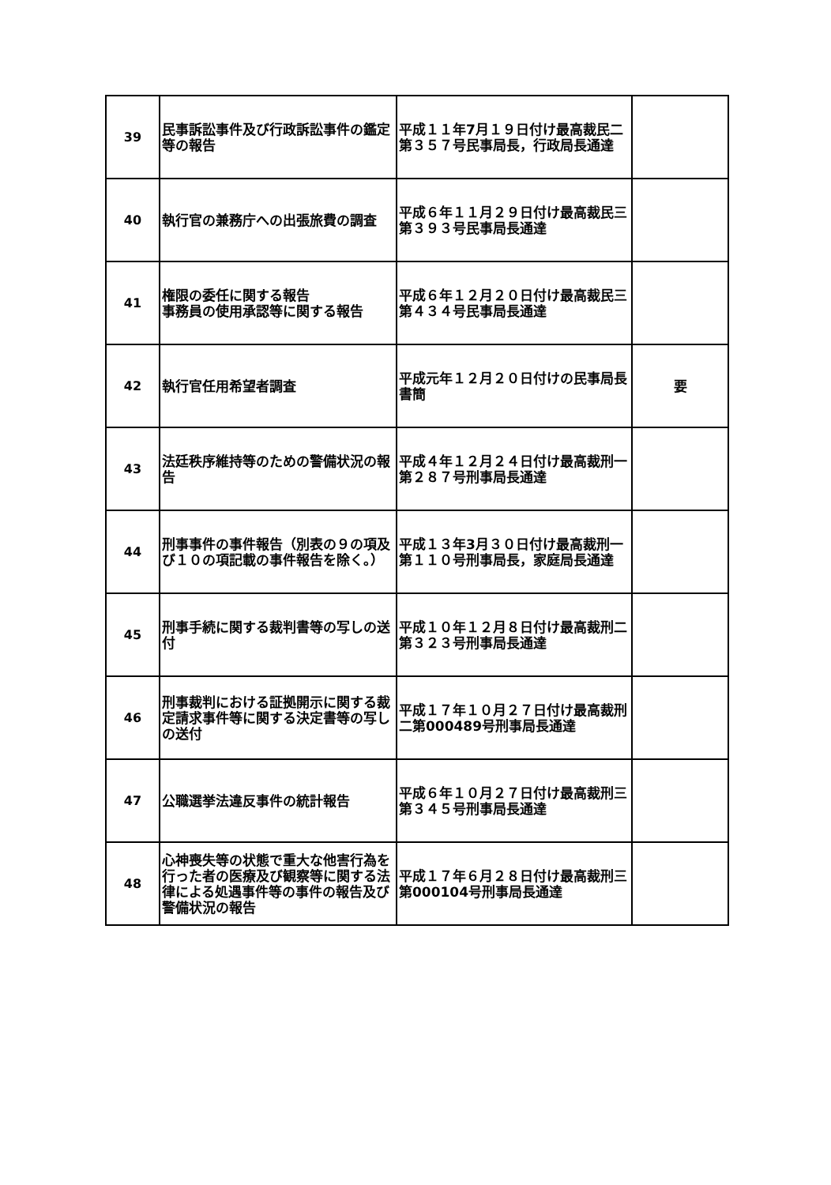| 39 | 民事訴訟事件及び行政訴訟事件の鑑定等の報告 | 平成１１年7月１９日付け最高裁民二第３５７号民事局長，行政局長通達 | |
| 40 | 執行官の兼務庁への出張旅費の調査 | 平成６年１１月２９日付け最高裁民三第３９３号民事局長通達 | |
| 41 | 権限の委任に関する報告 事務員の使用承認等に関する報告 | 平成６年１２月２０日付け最高裁民三第４３４号民事局長通達 | |
| 42 | 執行官任用希望者調査 | 平成元年１２月２０日付けの民事局長書簡 | 要 |
| 43 | 法廷秩序維持等のための警備状況の報告 | 平成４年１２月２４日付け最高裁刑一第２８７号刑事局長通達 | |
| 44 | 刑事事件の事件報告（別表の９の項及び１０の項記載の事件報告を除く。） | 平成１３年3月３０日付け最高裁刑一第１１０号刑事局長，家庭局長通達 | |
| 45 | 刑事手続に関する裁判書等の写しの送付 | 平成１０年１２月８日付け最高裁刑二第３２３号刑事局長通達 | |
| 46 | 刑事裁判における証拠開示に関する裁定請求事件等に関する決定書等の写しの送付 | 平成１７年１０月２７日付け最高裁刑二第000489号刑事局長通達 | |
| 47 | 公職選挙法違反事件の統計報告 | 平成６年１０月２７日付け最高裁刑三第３４５号刑事局長通達 | |
| 48 | 心神喪失等の状態で重大な他害行為を行った者の医療及び観察等に関する法律による処遇事件等の事件の報告及び警備状況の報告 | 平成１７年６月２８日付け最高裁刑三第000104号刑事局長通達 | |